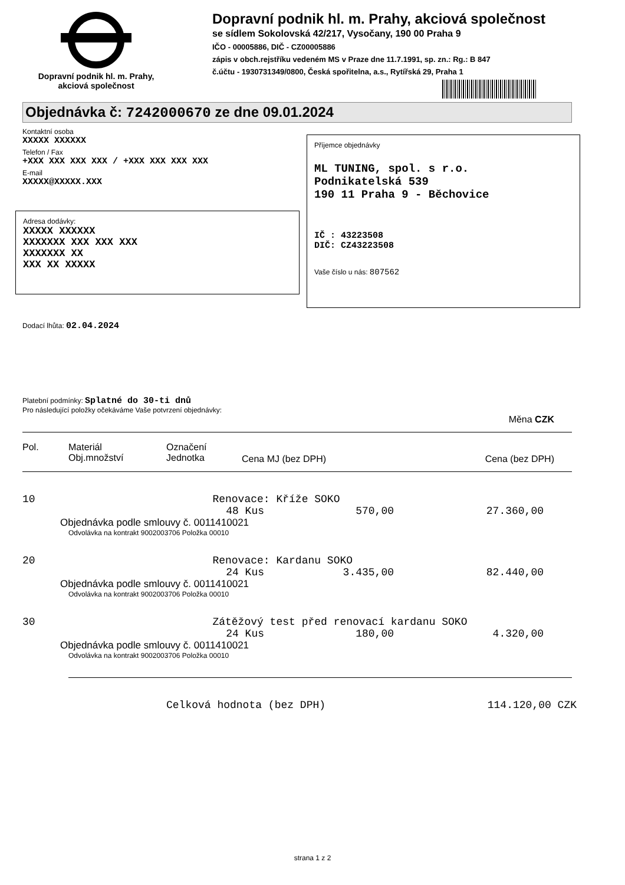Dopravní podnik hl. m. Prahy,
akciová společnost
Dopravní podnik hl. m. Prahy, akciová společnost
se sídlem Sokolovská 42/217, Vysočany, 190 00 Praha 9
IČO - 00005886, DIČ - CZ00005886
zápis v obch.rejstříku vedeném MS v Praze dne 11.7.1991, sp. zn.: Rg.: B 847
č.účtu - 1930731349/0800, Česká spořitelna, a.s., Rytířská 29, Praha 1
Objednávka č: 7242000670 ze dne 09.01.2024
Kontaktní osoba
XXXXX XXXXXX
Telefon / Fax
+XXX XXX XXX XXX / +XXX XXX XXX XXX
E-mail
XXXXX@XXXXX.XXX
Adresa dodávky:
XXXXX XXXXXX
XXXXXXX XXX XXX XXX
XXXXXXX XX
XXX XX XXXXX
Příjemce objednávky
ML TUNING, spol. s r.o.
Podnikatelská 539
190 11 Praha 9 - Běchovice
IČ : 43223508
DIČ: CZ43223508
Vaše číslo u nás: 807562
Dodací lhůta: 02.04.2024
Platební podmínky: Splatné do 30-ti dnů
Pro následující položky očekáváme Vaše potvrzení objednávky:
Měna CZK
| Pol. | Materiál Obj.množství | Označení Jednotka | Cena MJ (bez DPH) | Cena (bez DPH) |
10 Renovace: Kříže SOKO
| 48 Kus | 570,00 | 27.360,00 |
Objednávka podle smlouvy č. 0011410021
Odvolávka na kontrakt 9002003706 Položka 00010
20 Renovace: Kardanu SOKO
| 24 Kus | 3.435,00 | 82.440,00 |
Objednávka podle smlouvy č. 0011410021
Odvolávka na kontrakt 9002003706 Položka 00010
30 Zátěžový test před renovací kardanu SOKO
| 24 Kus | 180,00 | 4.320,00 |
Objednávka podle smlouvy č. 0011410021
Odvolávka na kontrakt 9002003706 Položka 00010
Celková hodnota (bez DPH) 114.120,00 CZK
strana 1 z 2